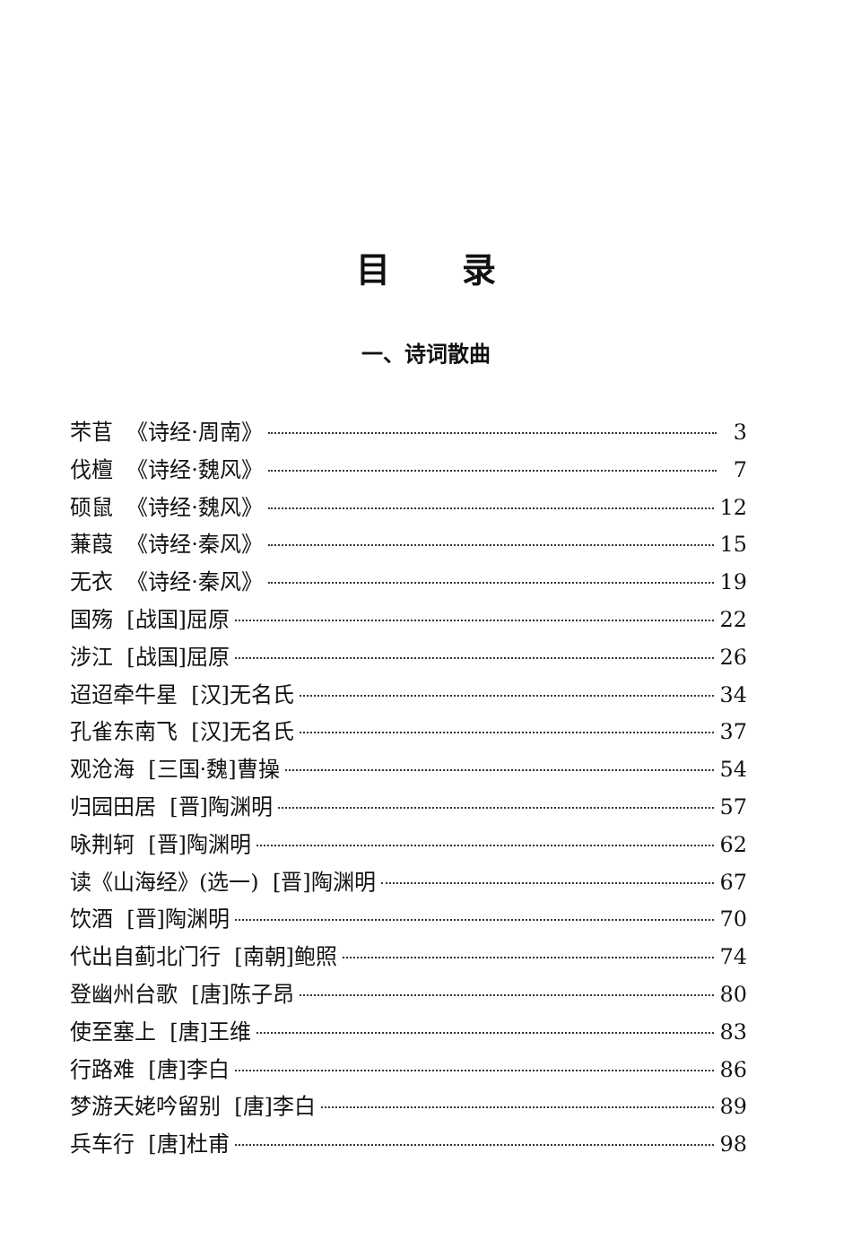目录
一、诗词散曲
芣苢 《诗经·周南》 3
伐檀 《诗经·魏风》 7
硕鼠 《诗经·魏风》 12
蒹葭 《诗经·秦风》 15
无衣 《诗经·秦风》 19
国殇 [战国]屈原 22
涉江 [战国]屈原 26
迢迢牵牛星 [汉]无名氏 34
孔雀东南飞 [汉]无名氏 37
观沧海 [三国·魏]曹操 54
归园田居 [晋]陶渊明 57
咏荆轲 [晋]陶渊明 62
读《山海经》(选一) [晋]陶渊明 67
饮酒 [晋]陶渊明 70
代出自蓟北门行 [南朝]鲍照 74
登幽州台歌 [唐]陈子昂 80
使至塞上 [唐]王维 83
行路难 [唐]李白 86
梦游天姥吟留别 [唐]李白 89
兵车行 [唐]杜甫 98